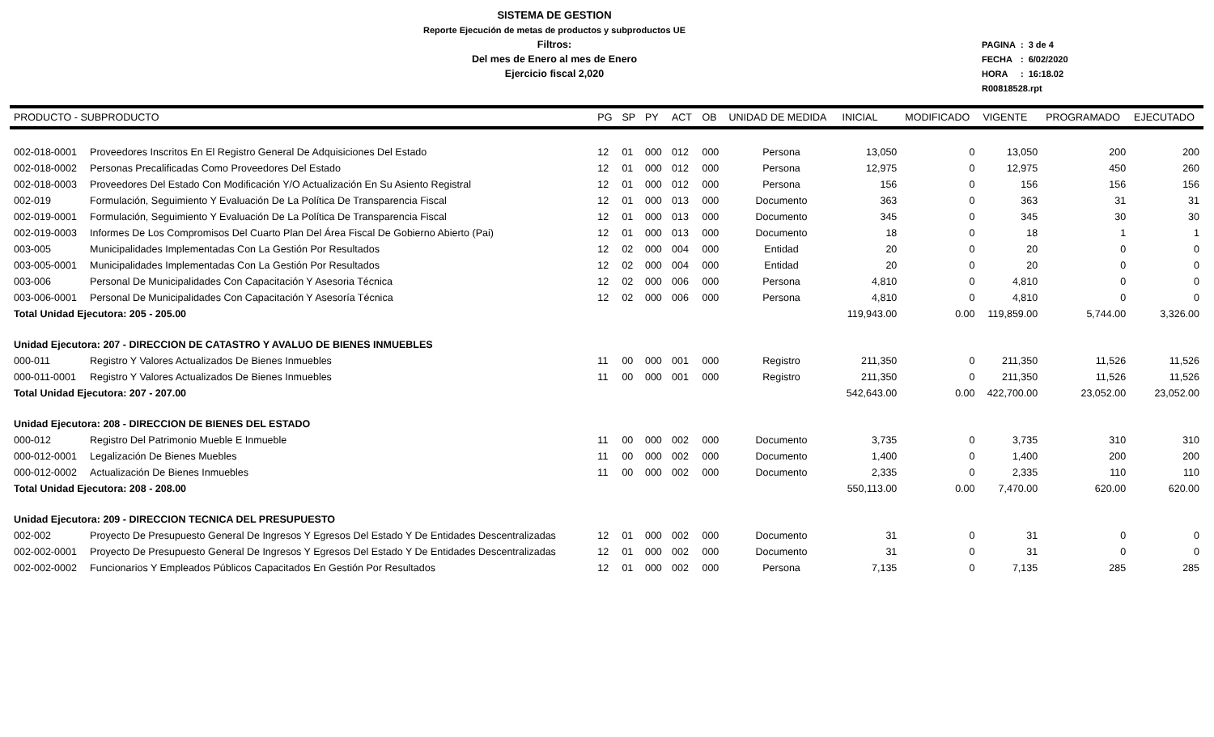SISTEMA DE GESTION
Reporte Ejecución de metas de productos y subproductos UE
Filtros:
Del mes de Enero al mes de Enero
Ejercicio fiscal 2,020
| PAGINA | : | 3 de 4 |
| FECHA | : | 6/02/2020 |
| HORA | : | 16:18.02 |
| R00818528.rpt | | |
| PRODUCTO - SUBPRODUCTO | | PG | SP | PY | ACT | OB | UNIDAD DE MEDIDA | INICIAL | MODIFICADO | VIGENTE | PROGRAMADO | EJECUTADO |
| --- | --- | --- | --- | --- | --- | --- | --- | --- | --- | --- | --- | --- |
| 002-018-0001 | Proveedores Inscritos En El Registro General De Adquisiciones Del Estado | 12 | 01 | 000 | 012 | 000 | Persona | 13,050 | 0 | 13,050 | 200 | 200 |
| 002-018-0002 | Personas Precalificadas Como Proveedores Del Estado | 12 | 01 | 000 | 012 | 000 | Persona | 12,975 | 0 | 12,975 | 450 | 260 |
| 002-018-0003 | Proveedores Del Estado Con Modificación Y/O Actualización En Su Asiento Registral | 12 | 01 | 000 | 012 | 000 | Persona | 156 | 0 | 156 | 156 | 156 |
| 002-019 | Formulación, Seguimiento Y Evaluación De La Política De Transparencia Fiscal | 12 | 01 | 000 | 013 | 000 | Documento | 363 | 0 | 363 | 31 | 31 |
| 002-019-0001 | Formulación, Seguimiento Y Evaluación De La Política De Transparencia Fiscal | 12 | 01 | 000 | 013 | 000 | Documento | 345 | 0 | 345 | 30 | 30 |
| 002-019-0003 | Informes De Los Compromisos Del Cuarto Plan Del Área Fiscal De Gobierno Abierto (Pai) | 12 | 01 | 000 | 013 | 000 | Documento | 18 | 0 | 18 | 1 | 1 |
| 003-005 | Municipalidades Implementadas Con La Gestión Por Resultados | 12 | 02 | 000 | 004 | 000 | Entidad | 20 | 0 | 20 | 0 | 0 |
| 003-005-0001 | Municipalidades Implementadas Con La Gestión Por Resultados | 12 | 02 | 000 | 004 | 000 | Entidad | 20 | 0 | 20 | 0 | 0 |
| 003-006 | Personal De Municipalidades Con Capacitación Y Asesoria Técnica | 12 | 02 | 000 | 006 | 000 | Persona | 4,810 | 0 | 4,810 | 0 | 0 |
| 003-006-0001 | Personal De Municipalidades Con Capacitación Y Asesoría Técnica | 12 | 02 | 000 | 006 | 000 | Persona | 4,810 | 0 | 4,810 | 0 | 0 |
| Total Unidad Ejecutora: 205 - 205.00 | | | | | | | | 119,943.00 | 0.00 | 119,859.00 | 5,744.00 | 3,326.00 |
| Unidad Ejecutora: 207 - DIRECCION DE CATASTRO Y AVALUO DE BIENES INMUEBLES | | | | | | | | | | | | |
| 000-011 | Registro Y Valores Actualizados De Bienes Inmuebles | 11 | 00 | 000 | 001 | 000 | Registro | 211,350 | 0 | 211,350 | 11,526 | 11,526 |
| 000-011-0001 | Registro Y Valores Actualizados De Bienes Inmuebles | 11 | 00 | 000 | 001 | 000 | Registro | 211,350 | 0 | 211,350 | 11,526 | 11,526 |
| Total Unidad Ejecutora: 207 - 207.00 | | | | | | | | 542,643.00 | 0.00 | 422,700.00 | 23,052.00 | 23,052.00 |
| Unidad Ejecutora: 208 - DIRECCION DE BIENES DEL ESTADO | | | | | | | | | | | | |
| 000-012 | Registro Del Patrimonio Mueble E Inmueble | 11 | 00 | 000 | 002 | 000 | Documento | 3,735 | 0 | 3,735 | 310 | 310 |
| 000-012-0001 | Legalización De Bienes Muebles | 11 | 00 | 000 | 002 | 000 | Documento | 1,400 | 0 | 1,400 | 200 | 200 |
| 000-012-0002 | Actualización De Bienes Inmuebles | 11 | 00 | 000 | 002 | 000 | Documento | 2,335 | 0 | 2,335 | 110 | 110 |
| Total Unidad Ejecutora: 208 - 208.00 | | | | | | | | 550,113.00 | 0.00 | 7,470.00 | 620.00 | 620.00 |
| Unidad Ejecutora: 209 - DIRECCION TECNICA DEL PRESUPUESTO | | | | | | | | | | | | |
| 002-002 | Proyecto De Presupuesto General De Ingresos Y Egresos Del Estado Y De Entidades Descentralizadas | 12 | 01 | 000 | 002 | 000 | Documento | 31 | 0 | 31 | 0 | 0 |
| 002-002-0001 | Proyecto De Presupuesto General De Ingresos Y Egresos Del Estado Y De Entidades Descentralizadas | 12 | 01 | 000 | 002 | 000 | Documento | 31 | 0 | 31 | 0 | 0 |
| 002-002-0002 | Funcionarios Y Empleados Públicos Capacitados En Gestión Por Resultados | 12 | 01 | 000 | 002 | 000 | Persona | 7,135 | 0 | 7,135 | 285 | 285 |